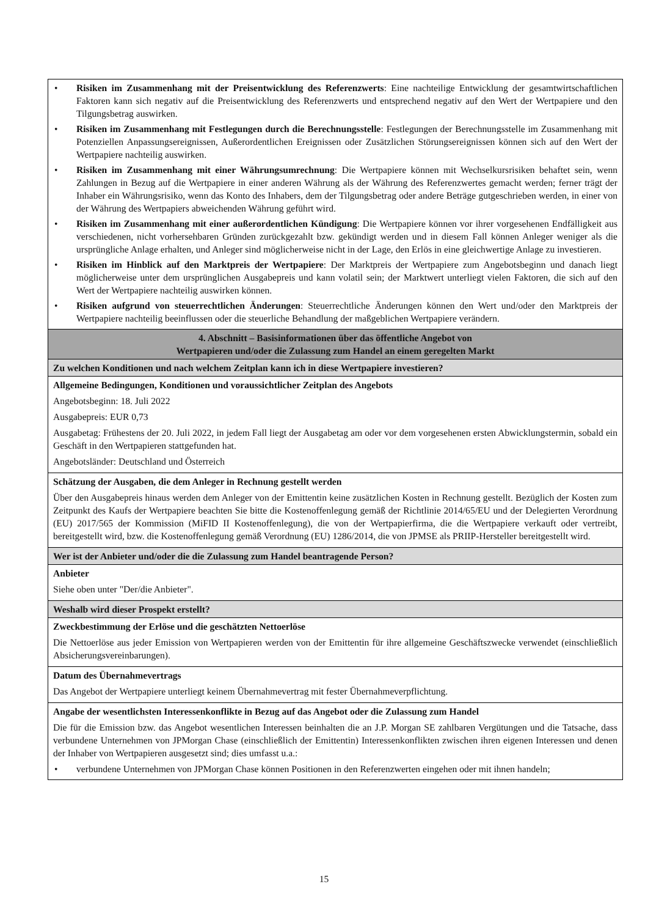| • Risiken im Zusammenhang mit der Preisentwicklung des Referenzwerts : Eine nachteilige Entwicklung der gesamtwirtschaftlichen Faktoren kann sich negativ auf die Preisentwicklung des Referenzwerts und entsprechend negativ auf den Wert der Wertpapiere und den Tilgungsbetrag auswirken. • Risiken im Zusammenhang mit Festlegungen durch die Berechnungsstelle : Festlegungen der Berechnungsstelle im Zusammenhang mit Potenziellen Anpassungsereignissen, Außerordentlichen Ereignissen oder Zusätzlichen Störungsereignissen können sich auf den Wert der Wertpapiere nachteilig auswirken. • Risiken im Zusammenhang mit einer Währungsumrechnung : Die Wertpapiere können mit Wechselkursrisiken behaftet sein, wenn Zahlungen in Bezug auf die Wertpapiere in einer anderen Währung als der Währung des Referenzwertes gemacht werden; ferner trägt der Inhaber ein Währungsrisiko, wenn das Konto des Inhabers, dem der Tilgungsbetrag oder andere Beträge gutgeschrieben werden, in einer von der Währung des Wertpapiers abweichenden Währung geführt wird. • Risiken im Zusammenhang mit einer außerordentlichen Kündigung : Die Wertpapiere können vor ihrer vorgesehenen Endfälligkeit aus verschiedenen, nicht vorhersehbaren Gründen zurückgezahlt bzw. gekündigt werden und in diesem Fall können Anleger weniger als die ursprüngliche Anlage erhalten, und Anleger sind möglicherweise nicht in der Lage, den Erlös in eine gleichwertige Anlage zu investieren. • Risiken im Hinblick auf den Marktpreis der Wertpapiere : Der Marktpreis der Wertpapiere zum Angebotsbeginn und danach liegt möglicherweise unter dem ursprünglichen Ausgabepreis und kann volatil sein; der Marktwert unterliegt vielen Faktoren, die sich auf den Wert der Wertpapiere nachteilig auswirken können. • Risiken aufgrund von steuerrechtlichen Änderungen : Steuerrechtliche Änderungen können den Wert und/oder den Marktpreis der Wertpapiere nachteilig beeinflussen oder die steuerliche Behandlung der maßgeblichen Wertpapiere verändern. |
| 4. Abschnitt – Basisinformationen über das öffentliche Angebot von Wertpapieren und/oder die Zulassung zum Handel an einem geregelten Markt |
| Zu welchen Konditionen und nach welchem Zeitplan kann ich in diese Wertpapiere investieren? |
| Allgemeine Bedingungen, Konditionen und voraussichtlicher Zeitplan des Angebots Angebotsbeginn: 18. Juli 2022 Ausgabepreis: EUR 0,73 Ausgabetag: Frühestens der 20. Juli 2022, in jedem Fall liegt der Ausgabetag am oder vor dem vorgesehenen ersten Abwicklungstermin, sobald ein Geschäft in den Wertpapieren stattgefunden hat. Angebotsländer: Deutschland und Österreich |
| Schätzung der Ausgaben, die dem Anleger in Rechnung gestellt werden Über den Ausgabepreis hinaus werden dem Anleger von der Emittentin keine zusätzlichen Kosten in Rechnung gestellt. Bezüglich der Kosten zum Zeitpunkt des Kaufs der Wertpapiere beachten Sie bitte die Kostenoffenlegung gemäß der Richtlinie 2014/65/EU und der Delegierten Verordnung (EU) 2017/565 der Kommission (MiFID II Kostenoffenlegung), die von der Wertpapierfirma, die die Wertpapiere verkauft oder vertreibt, bereitgestellt wird, bzw. die Kostenoffenlegung gemäß Verordnung (EU) 1286/2014, die von JPMSE als PRIIP-Hersteller bereitgestellt wird. |
| Wer ist der Anbieter und/oder die die Zulassung zum Handel beantragende Person? |
| Anbieter Siehe oben unter "Der/die Anbieter". |
| Weshalb wird dieser Prospekt erstellt? |
| Zweckbestimmung der Erlöse und die geschätzten Nettoerlöse Die Nettoerlöse aus jeder Emission von Wertpapieren werden von der Emittentin für ihre allgemeine Geschäftszwecke verwendet (einschließlich Absicherungsvereinbarungen). |
| Datum des Übernahmevertrags Das Angebot der Wertpapiere unterliegt keinem Übernahmevertrag mit fester Übernahmeverpflichtung. |
| Angabe der wesentlichsten Interessenkonflikte in Bezug auf das Angebot oder die Zulassung zum Handel Die für die Emission bzw. das Angebot wesentlichen Interessen beinhalten die an J.P. Morgan SE zahlbaren Vergütungen und die Tatsache, dass verbundene Unternehmen von JPMorgan Chase (einschließlich der Emittentin) Interessenkonflikten zwischen ihren eigenen Interessen und denen der Inhaber von Wertpapieren ausgesetzt sind; dies umfasst u.a.: • verbundene Unternehmen von JPMorgan Chase können Positionen in den Referenzwerten eingehen oder mit ihnen handeln; |
15